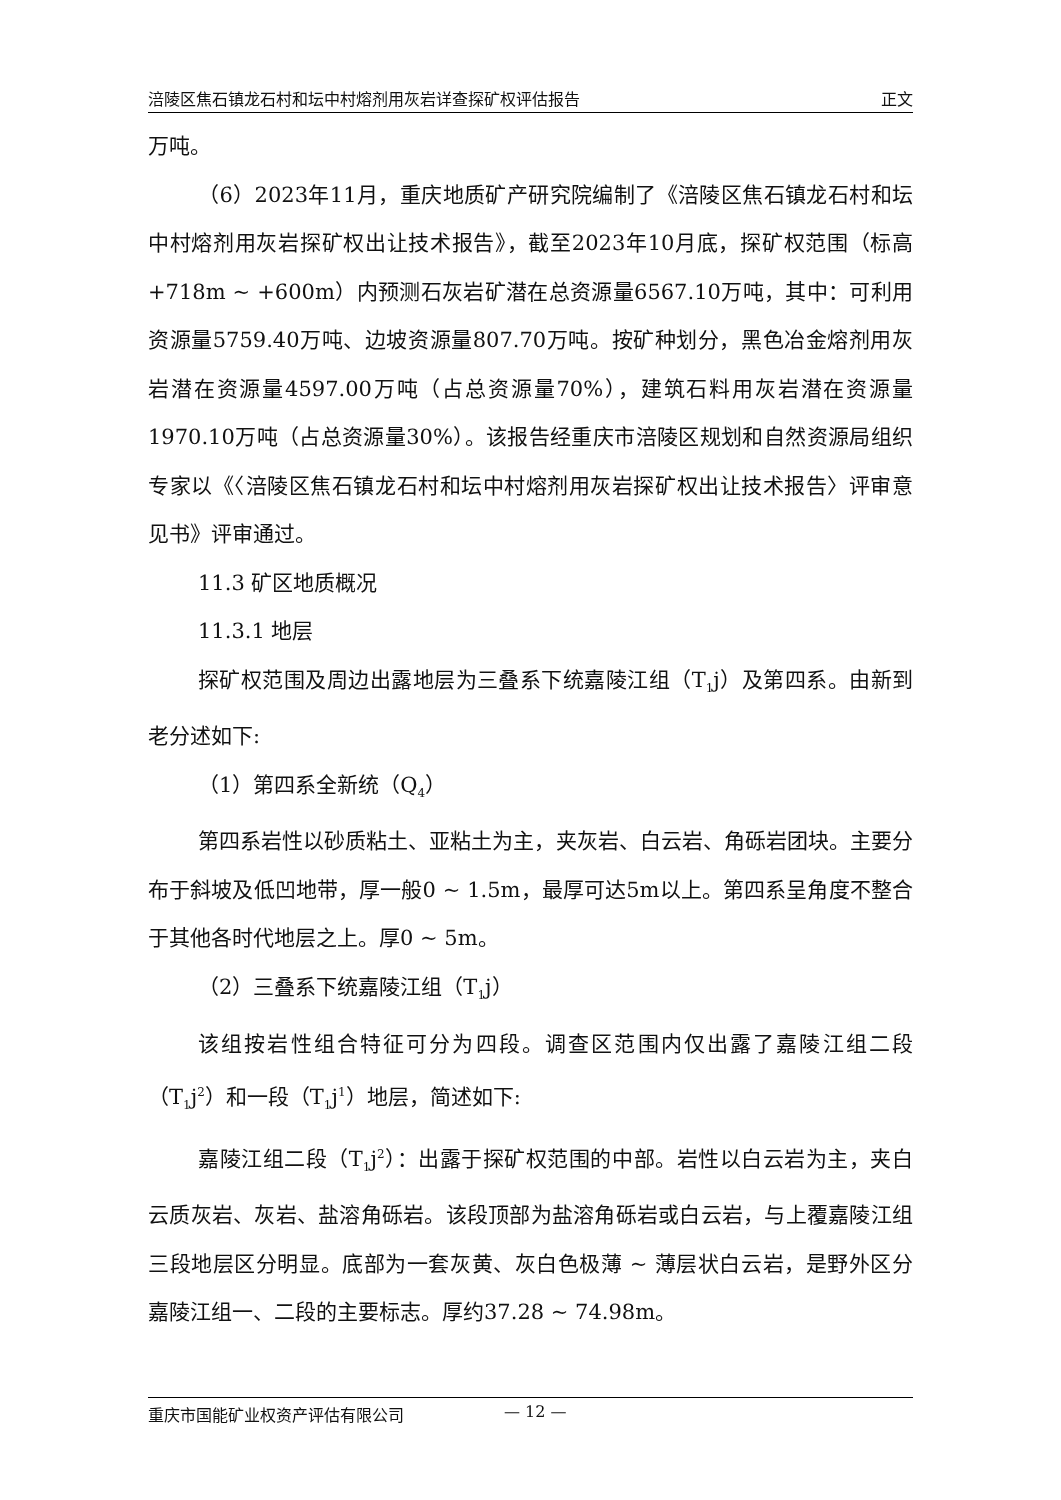涪陵区焦石镇龙石村和坛中村熔剂用灰岩详查探矿权评估报告 正文
万吨。
（6）2023年11月，重庆地质矿产研究院编制了《涪陵区焦石镇龙石村和坛中村熔剂用灰岩探矿权出让技术报告》，截至2023年10月底，探矿权范围（标高+718m ~ +600m）内预测石灰岩矿潜在总资源量6567.10万吨，其中：可利用资源量5759.40万吨、边坡资源量807.70万吨。按矿种划分，黑色冶金熔剂用灰岩潜在资源量4597.00万吨（占总资源量70%），建筑石料用灰岩潜在资源量1970.10万吨（占总资源量30%）。该报告经重庆市涪陵区规划和自然资源局组织专家以《〈涪陵区焦石镇龙石村和坛中村熔剂用灰岩探矿权出让技术报告〉评审意见书》评审通过。
11.3 矿区地质概况
11.3.1 地层
探矿权范围及周边出露地层为三叠系下统嘉陵江组（T<sub>1</sub>j）及第四系。由新到老分述如下:
（1）第四系全新统（Q<sub>4</sub>）
第四系岩性以砂质粘土、亚粘土为主，夹灰岩、白云岩、角砾岩团块。主要分布于斜坡及低凹地带，厚一般0 ~ 1.5m，最厚可达5m以上。第四系呈角度不整合于其他各时代地层之上。厚0 ~ 5m。
（2）三叠系下统嘉陵江组（T<sub>1</sub>j）
该组按岩性组合特征可分为四段。调查区范围内仅出露了嘉陵江组二段（T<sub>1</sub>j<sup>2</sup>）和一段（T<sub>1</sub>j<sup>1</sup>）地层，简述如下:
嘉陵江组二段（T<sub>1</sub>j<sup>2</sup>）：出露于探矿权范围的中部。岩性以白云岩为主，夹白云质灰岩、灰岩、盐溶角砾岩。该段顶部为盐溶角砾岩或白云岩，与上覆嘉陵江组三段地层区分明显。底部为一套灰黄、灰白色极薄 ~ 薄层状白云岩，是野外区分嘉陵江组一、二段的主要标志。厚约37.28 ~ 74.98m。
重庆市国能矿业权资产评估有限公司 — 12 —